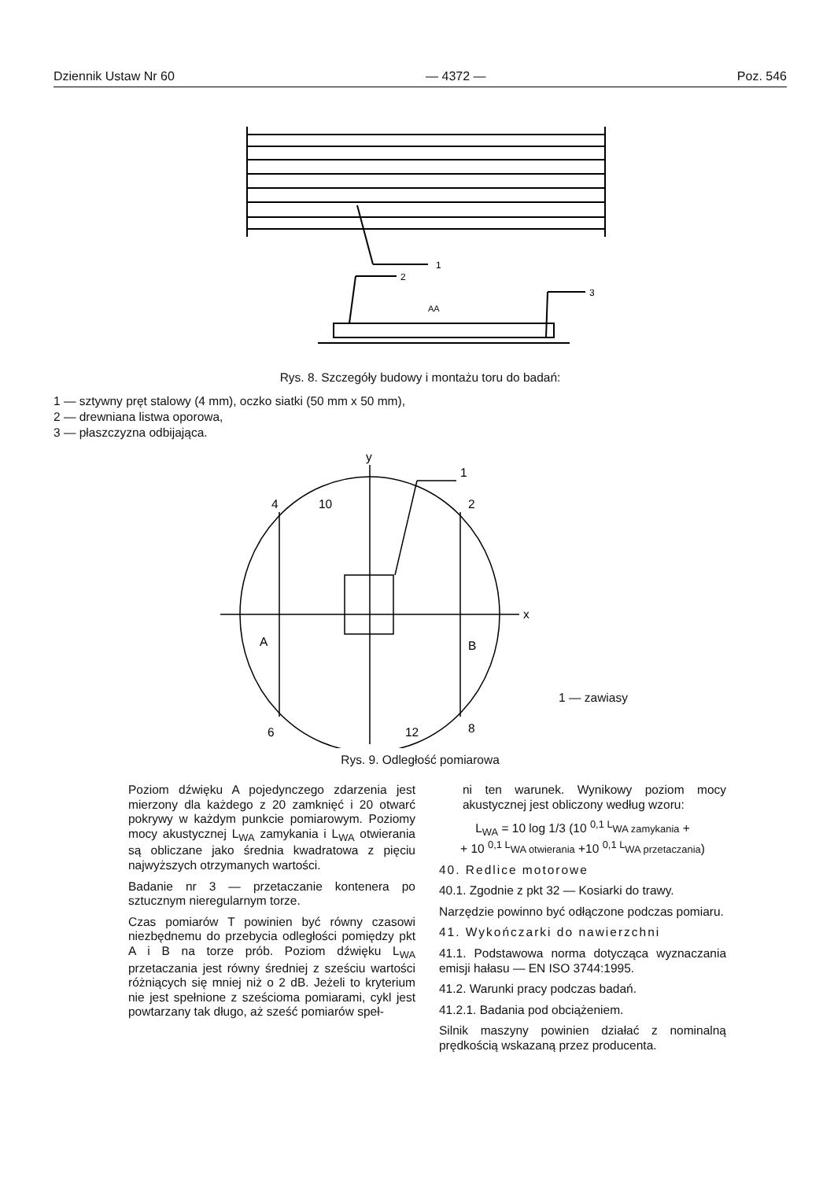Dziennik Ustaw Nr 60 — 4372 — Poz. 546
1
2
3
AA
Rys. 8. Szczegóły budowy i montażu toru do badań:
1 — sztywny pręt stalowy (4 mm), oczko siatki (50 mm x 50 mm),
2 — drewniana listwa oporowa,
3 — płaszczyzna odbijająca.
y
x
1
4
10
2
A
B
6
12
8
1 — zawiasy
Rys. 9. Odległość pomiarowa
Poziom dźwięku A pojedynczego zdarzenia jest mierzony dla każdego z 20 zamknięć i 20 otwarć pokrywy w każdym punkcie pomiarowym. Poziomy mocy akustycznej L<sub>WA</sub> zamykania i L<sub>WA</sub> otwierania są obliczane jako średnia kwadratowa z pięciu najwyższych otrzymanych wartości.
Badanie nr 3 — przetaczanie kontenera po sztucznym nieregularnym torze.
Czas pomiarów T powinien być równy czasowi niezbędnemu do przebycia odległości pomiędzy pkt A i B na torze prób. Poziom dźwięku L<sub>WA</sub> przetaczania jest równy średniej z sześciu wartości różniących się mniej niż o 2 dB. Jeżeli to kryterium nie jest spełnione z sześcioma pomiarami, cykl jest powtarzany tak długo, aż sześć pomiarów speł-
ni ten warunek. Wynikowy poziom mocy akustycznej jest obliczony według wzoru:
L<sub>WA</sub> = 10 log 1/3 (10 <sup>0,1 L</sup>WA zamykania +
+ 10 <sup>0,1 L</sup>WA otwierania +10 <sup>0,1 L</sup>WA przetaczania)
40. Redlice motorowe
40.1. Zgodnie z pkt 32 — Kosiarki do trawy.
Narzędzie powinno być odłączone podczas pomiaru.
41. Wykończarki do nawierzchni
41.1. Podstawowa norma dotycząca wyznaczania emisji hałasu — EN ISO 3744:1995.
41.2. Warunki pracy podczas badań.
41.2.1. Badania pod obciążeniem.
Silnik maszyny powinien działać z nominalną prędkością wskazaną przez producenta.